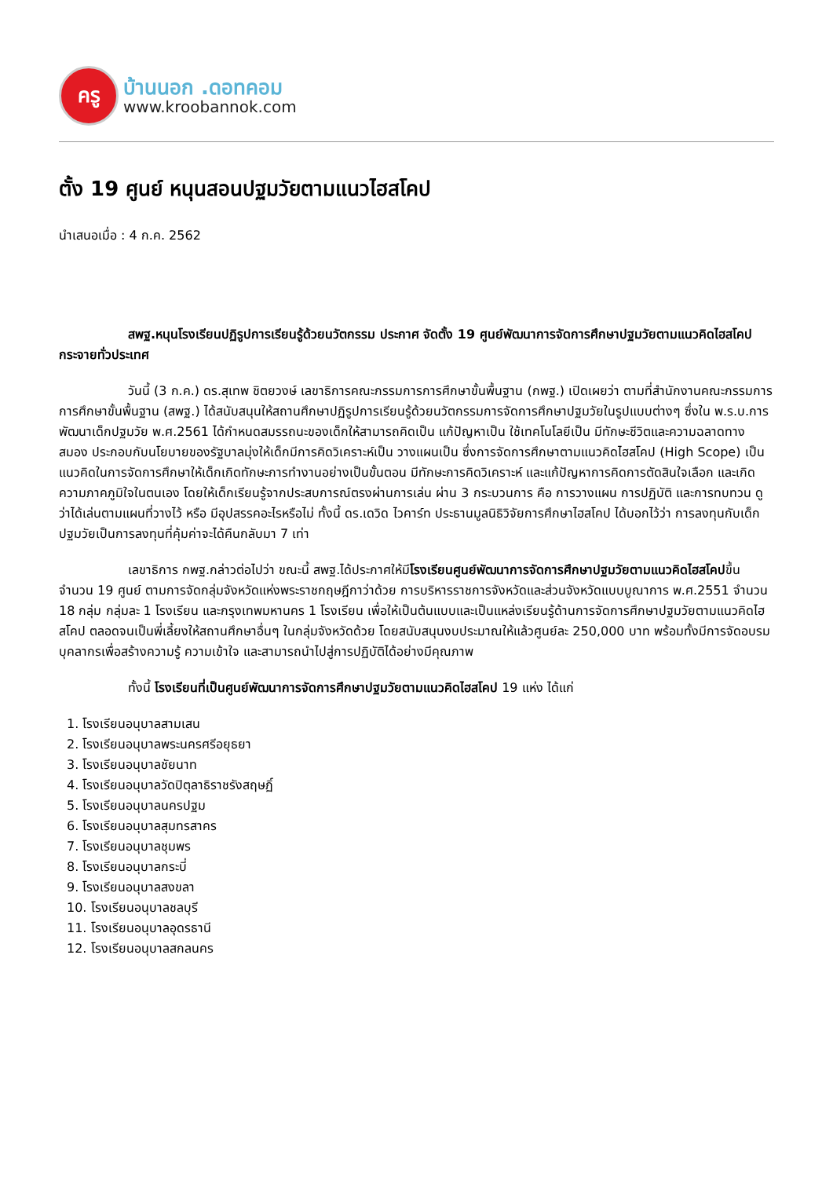ครู
บ้านนอก .ดอทคอม
www.kroobannok.com
ตั้ง 19 ศูนย์ หนุนสอนปฐมวัยตามแนวไฮสโคป
นำเสนอเมื่อ : 4 ก.ค. 2562
สพฐ.หนุนโรงเรียนปฏิรูปการเรียนรู้ด้วยนวัตกรรม ประกาศ จัดตั้ง 19 ศูนย์พัฒนาการจัดการศึกษาปฐมวัยตามแนวคิดไฮสโคป กระจายทั่วประเทศ
วันนี้ (3 ก.ค.) ดร.สุเทพ ชิตยวงษ์ เลขาธิการคณะกรรมการการศึกษาขั้นพื้นฐาน (กพฐ.) เปิดเผยว่า ตามที่สำนักงานคณะกรรมการการศึกษาขั้นพื้นฐาน (สพฐ.) ได้สนับสนุนให้สถานศึกษาปฏิรูปการเรียนรู้ด้วยนวัตกรรมการจัดการศึกษาปฐมวัยในรูปแบบต่างๆ ซึ่งใน พ.ร.บ.การพัฒนาเด็กปฐมวัย พ.ศ.2561 ได้กำหนดสมรรถนะของเด็กให้สามารถคิดเป็น แก้ปัญหาเป็น ใช้เทคโนโลยีเป็น มีทักษะชีวิตและความฉลาดทางสมอง ประกอบกับนโยบายของรัฐบาลมุ่งให้เด็กมีการคิดวิเคราะห์เป็น วางแผนเป็น ซึ่งการจัดการศึกษาตามแนวคิดไฮสโคป (High Scope) เป็นแนวคิดในการจัดการศึกษาให้เด็กเกิดทักษะการทำงานอย่างเป็นขั้นตอน มีทักษะการคิดวิเคราะห์ และแก้ปัญหาการคิดการตัดสินใจเลือก และเกิดความภาคภูมิใจในตนเอง โดยให้เด็กเรียนรู้จากประสบการณ์ตรงผ่านการเล่น ผ่าน 3 กระบวนการ คือ การวางแผน การปฏิบัติ และการทบทวน ดูว่าได้เล่นตามแผนที่วางไว้ หรือ มีอุปสรรคอะไรหรือไม่ ทั้งนี้ ดร.เดวิด ไวคาร์ท ประธานมูลนิธิวิจัยการศึกษาไฮสโคป ได้บอกไว้ว่า การลงทุนกับเด็กปฐมวัยเป็นการลงทุนที่คุ้มค่าจะได้คืนกลับมา 7 เท่า
เลขาธิการ กพฐ.กล่าวต่อไปว่า ขณะนี้ สพฐ.ได้ประกาศให้มีโรงเรียนศูนย์พัฒนาการจัดการศึกษาปฐมวัยตามแนวคิดไฮสโคปขึ้น จำนวน 19 ศูนย์ ตามการจัดกลุ่มจังหวัดแห่งพระราชกฤษฎีกาว่าด้วย การบริหารราชการจังหวัดและส่วนจังหวัดแบบบูณาการ พ.ศ.2551 จำนวน 18 กลุ่ม กลุ่มละ 1 โรงเรียน และกรุงเทพมหานคร 1 โรงเรียน เพื่อให้เป็นต้นแบบและเป็นแหล่งเรียนรู้ด้านการจัดการศึกษาปฐมวัยตามแนวคิดไฮสโคป ตลอดจนเป็นพี่เลี้ยงให้สถานศึกษาอื่นๆ ในกลุ่มจังหวัดด้วย โดยสนับสนุนงบประมาณให้แล้วศูนย์ละ 250,000 บาท พร้อมทั้งมีการจัดอบรมบุคลากรเพื่อสร้างความรู้ ความเข้าใจ และสามารถนำไปสู่การปฏิบัติได้อย่างมีคุณภาพ
ทั้งนี้ โรงเรียนที่เป็นศูนย์พัฒนาการจัดการศึกษาปฐมวัยตามแนวคิดไฮสโคป 19 แห่ง ได้แก่
1. โรงเรียนอนุบาลสามเสน
2. โรงเรียนอนุบาลพระนครศรีอยุธยา
3. โรงเรียนอนุบาลชัยนาท
4. โรงเรียนอนุบาลวัดปิตุลาธิราชรังสฤษฏิ์
5. โรงเรียนอนุบาลนครปฐม
6. โรงเรียนอนุบาลสุมทรสาคร
7. โรงเรียนอนุบาลชุมพร
8. โรงเรียนอนุบาลกระบี่
9. โรงเรียนอนุบาลสงขลา
10. โรงเรียนอนุบาลชลบุรี
11. โรงเรียนอนุบาลอุดรธานี
12. โรงเรียนอนุบาลสกลนคร